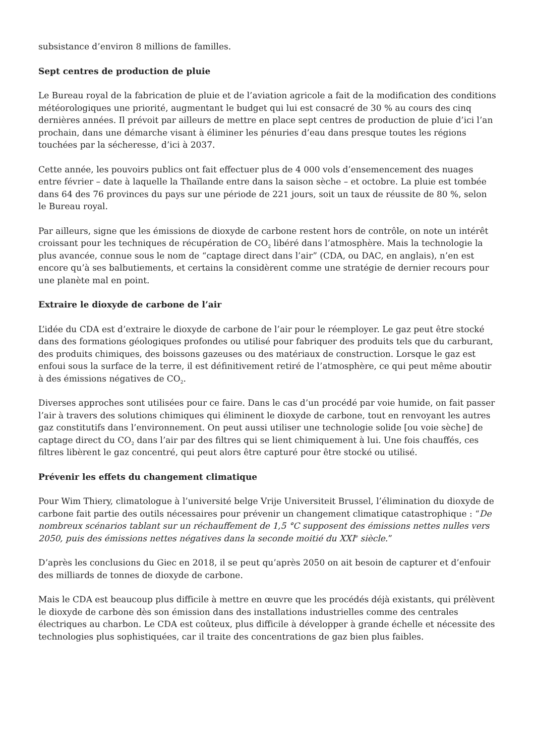subsistance d’environ 8 millions de familles.
Sept centres de production de pluie
Le Bureau royal de la fabrication de pluie et de l’aviation agricole a fait de la modification des conditions météorologiques une priorité, augmentant le budget qui lui est consacré de 30 % au cours des cinq dernières années. Il prévoit par ailleurs de mettre en place sept centres de production de pluie d’ici l’an prochain, dans une démarche visant à éliminer les pénuries d’eau dans presque toutes les régions touchées par la sécheresse, d’ici à 2037.
Cette année, les pouvoirs publics ont fait effectuer plus de 4 000 vols d’ensemencement des nuages entre février – date à laquelle la Thaïlande entre dans la saison sèche – et octobre. La pluie est tombée dans 64 des 76 provinces du pays sur une période de 221 jours, soit un taux de réussite de 80 %, selon le Bureau royal.
Par ailleurs, signe que les émissions de dioxyde de carbone restent hors de contrôle, on note un intérêt croissant pour les techniques de récupération de CO<sub>2</sub> libéré dans l’atmosphère. Mais la technologie la plus avancée, connue sous le nom de “captage direct dans l’air” (CDA, ou DAC, en anglais), n’en est encore qu’à ses balbutiements, et certains la considèrent comme une stratégie de dernier recours pour une planète mal en point.
Extraire le dioxyde de carbone de l’air
L’idée du CDA est d’extraire le dioxyde de carbone de l’air pour le réemployer. Le gaz peut être stocké dans des formations géologiques profondes ou utilisé pour fabriquer des produits tels que du carburant, des produits chimiques, des boissons gazeuses ou des matériaux de construction. Lorsque le gaz est enfoui sous la surface de la terre, il est définitivement retiré de l’atmosphère, ce qui peut même aboutir à des émissions négatives de CO<sub>2</sub>.
Diverses approches sont utilisées pour ce faire. Dans le cas d’un procédé par voie humide, on fait passer l’air à travers des solutions chimiques qui éliminent le dioxyde de carbone, tout en renvoyant les autres gaz constitutifs dans l’environnement. On peut aussi utiliser une technologie solide [ou voie sèche] de captage direct du CO<sub>2</sub> dans l’air par des filtres qui se lient chimiquement à lui. Une fois chauffés, ces filtres libèrent le gaz concentré, qui peut alors être capturé pour être stocké ou utilisé.
Prévenir les effets du changement climatique
Pour Wim Thiery, climatologue à l’université belge Vrije Universiteit Brussel, l’élimination du dioxyde de carbone fait partie des outils nécessaires pour prévenir un changement climatique catastrophique : “De nombreux scénarios tablant sur un réchauffement de 1,5 °C supposent des émissions nettes nulles vers 2050, puis des émissions nettes négatives dans la seconde moitié du XXI<sup>e</sup> siècle.”
D’après les conclusions du Giec en 2018, il se peut qu’après 2050 on ait besoin de capturer et d’enfouir des milliards de tonnes de dioxyde de carbone.
Mais le CDA est beaucoup plus difficile à mettre en œuvre que les procédés déjà existants, qui prélèvent le dioxyde de carbone dès son émission dans des installations industrielles comme des centrales électriques au charbon. Le CDA est coûteux, plus difficile à développer à grande échelle et nécessite des technologies plus sophistiquées, car il traite des concentrations de gaz bien plus faibles.